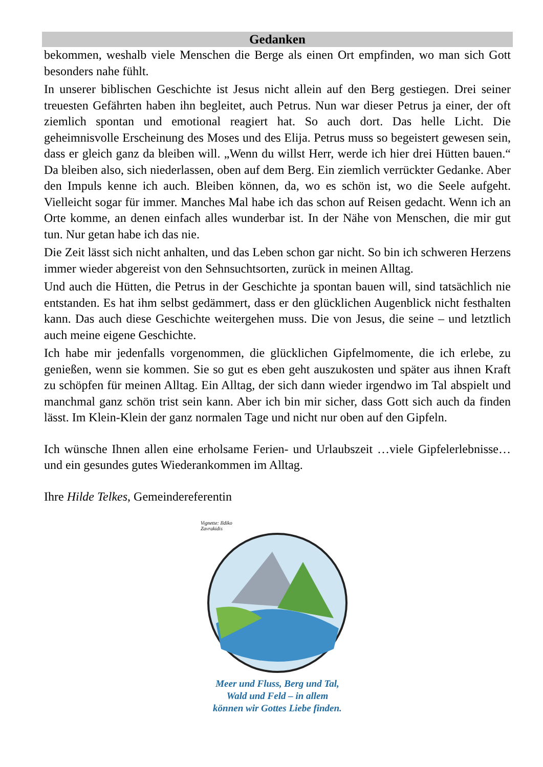Gedanken
bekommen, weshalb viele Menschen die Berge als einen Ort empfinden, wo man sich Gott besonders nahe fühlt.
In unserer biblischen Geschichte ist Jesus nicht allein auf den Berg gestiegen. Drei seiner treuesten Gefährten haben ihn begleitet, auch Petrus. Nun war dieser Petrus ja einer, der oft ziemlich spontan und emotional reagiert hat. So auch dort. Das helle Licht. Die geheimnisvolle Erscheinung des Moses und des Elija. Petrus muss so begeistert gewesen sein, dass er gleich ganz da bleiben will. „Wenn du willst Herr, werde ich hier drei Hütten bauen.“ Da bleiben also, sich niederlassen, oben auf dem Berg. Ein ziemlich verrückter Gedanke. Aber den Impuls kenne ich auch. Bleiben können, da, wo es schön ist, wo die Seele aufgeht. Vielleicht sogar für immer. Manches Mal habe ich das schon auf Reisen gedacht. Wenn ich an Orte komme, an denen einfach alles wunderbar ist. In der Nähe von Menschen, die mir gut tun. Nur getan habe ich das nie.
Die Zeit lässt sich nicht anhalten, und das Leben schon gar nicht. So bin ich schweren Herzens immer wieder abgereist von den Sehnsuchtsorten, zurück in meinen Alltag.
Und auch die Hütten, die Petrus in der Geschichte ja spontan bauen will, sind tatsächlich nie entstanden. Es hat ihm selbst gedämmert, dass er den glücklichen Augenblick nicht festhalten kann. Das auch diese Geschichte weitergehen muss. Die von Jesus, die seine – und letztlich auch meine eigene Geschichte.
Ich habe mir jedenfalls vorgenommen, die glücklichen Gipfelmomente, die ich erlebe, zu genießen, wenn sie kommen. Sie so gut es eben geht auszukosten und später aus ihnen Kraft zu schöpfen für meinen Alltag. Ein Alltag, der sich dann wieder irgendwo im Tal abspielt und manchmal ganz schön trist sein kann. Aber ich bin mir sicher, dass Gott sich auch da finden lässt. Im Klein-Klein der ganz normalen Tage und nicht nur oben auf den Gipfeln.
Ich wünsche Ihnen allen eine erholsame Ferien- und Urlaubszeit …viele Gipfelerlebnisse…und ein gesundes gutes Wiederankommen im Alltag.
Ihre Hilde Telkes, Gemeindereferentin
Vignette: Ildiko
Zavrakidis
Meer und Fluss, Berg und Tal,
Wald und Feld – in allem
können wir Gottes Liebe finden.